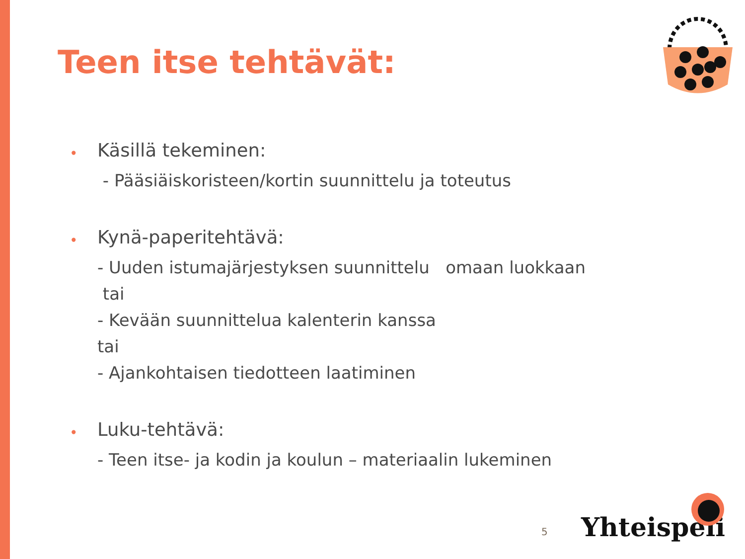Teen itse tehtävät:
• Käsillä tekeminen:
- Pääsiäiskoristeen/kortin suunnittelu ja toteutus
• Kynä-paperitehtävä:
- Uuden istumajärjestyksen suunnittelu omaan luokkaan
tai
- Kevään suunnittelua kalenterin kanssa
tai
- Ajankohtaisen tiedotteen laatiminen
• Luku-tehtävä:
- Teen itse- ja kodin ja koulun – materiaalin lukeminen
5 Yhteispeli